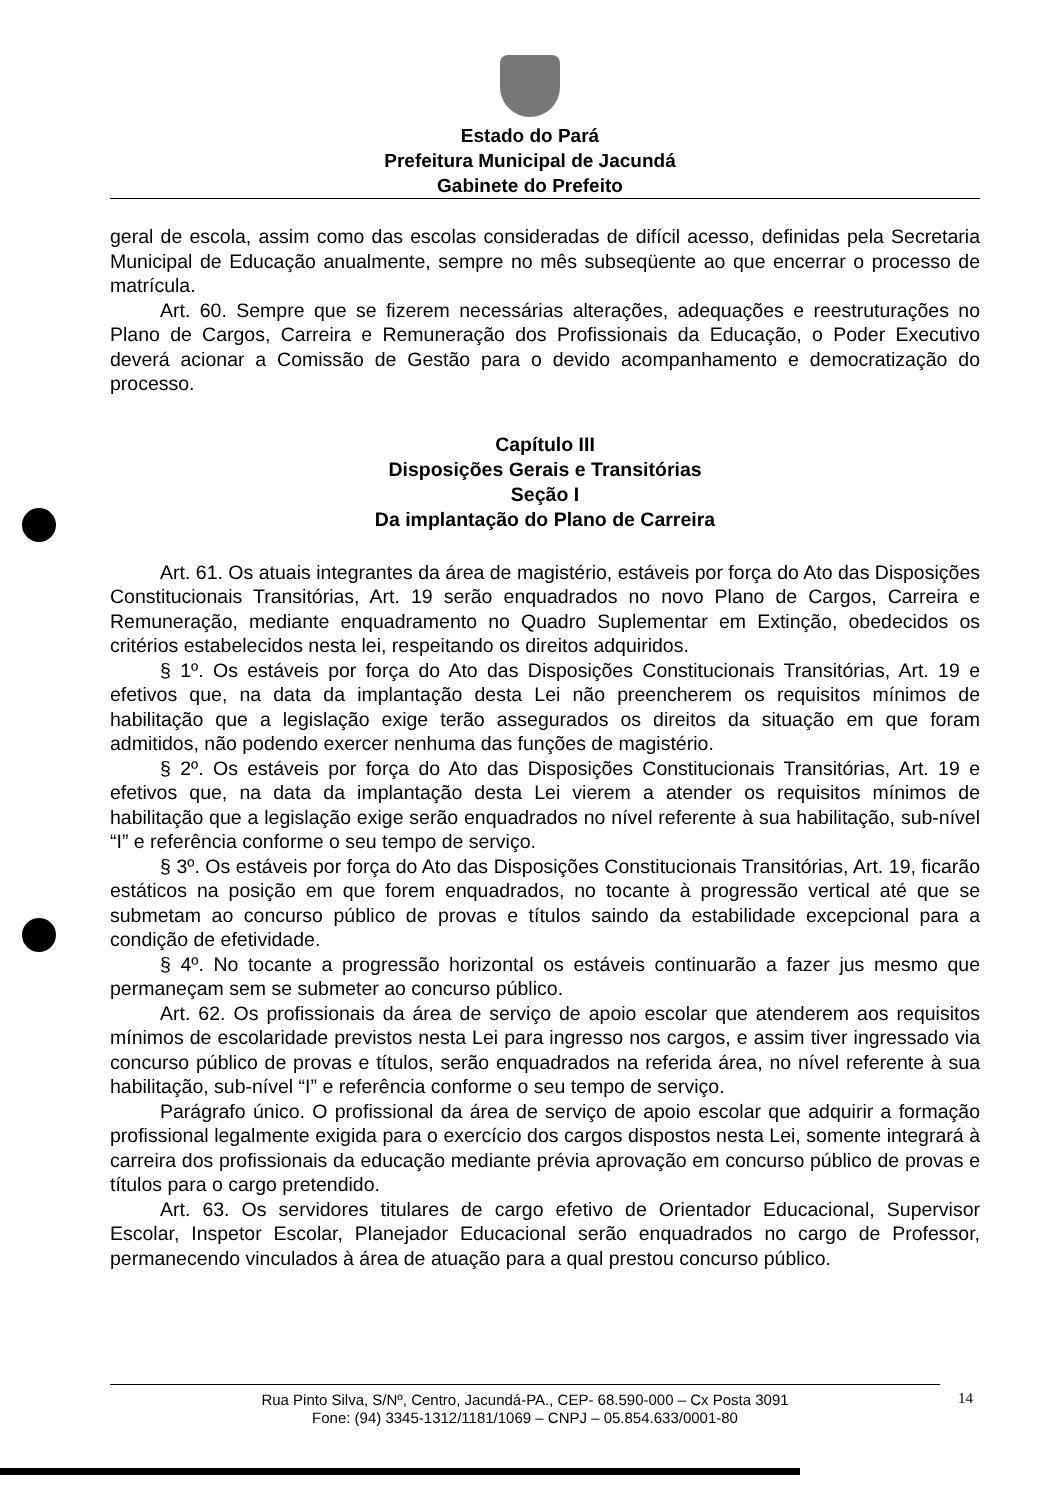Estado do Pará
Prefeitura Municipal de Jacundá
Gabinete do Prefeito
geral de escola, assim como das escolas consideradas de difícil acesso, definidas pela Secretaria Municipal de Educação anualmente, sempre no mês subseqüente ao que encerrar o processo de matrícula.
Art. 60. Sempre que se fizerem necessárias alterações, adequações e reestruturações no Plano de Cargos, Carreira e Remuneração dos Profissionais da Educação, o Poder Executivo deverá acionar a Comissão de Gestão para o devido acompanhamento e democratização do processo.
Capítulo III
Disposições Gerais e Transitórias
Seção I
Da implantação do Plano de Carreira
Art. 61. Os atuais integrantes da área de magistério, estáveis por força do Ato das Disposições Constitucionais Transitórias, Art. 19 serão enquadrados no novo Plano de Cargos, Carreira e Remuneração, mediante enquadramento no Quadro Suplementar em Extinção, obedecidos os critérios estabelecidos nesta lei, respeitando os direitos adquiridos.
§ 1º. Os estáveis por força do Ato das Disposições Constitucionais Transitórias, Art. 19 e efetivos que, na data da implantação desta Lei não preencherem os requisitos mínimos de habilitação que a legislação exige terão assegurados os direitos da situação em que foram admitidos, não podendo exercer nenhuma das funções de magistério.
§ 2º. Os estáveis por força do Ato das Disposições Constitucionais Transitórias, Art. 19 e efetivos que, na data da implantação desta Lei vierem a atender os requisitos mínimos de habilitação que a legislação exige serão enquadrados no nível referente à sua habilitação, sub-nível “I” e referência conforme o seu tempo de serviço.
§ 3º. Os estáveis por força do Ato das Disposições Constitucionais Transitórias, Art. 19, ficarão estáticos na posição em que forem enquadrados, no tocante à progressão vertical até que se submetam ao concurso público de provas e títulos saindo da estabilidade excepcional para a condição de efetividade.
§ 4º. No tocante a progressão horizontal os estáveis continuarão a fazer jus mesmo que permaneçam sem se submeter ao concurso público.
Art. 62. Os profissionais da área de serviço de apoio escolar que atenderem aos requisitos mínimos de escolaridade previstos nesta Lei para ingresso nos cargos, e assim tiver ingressado via concurso público de provas e títulos, serão enquadrados na referida área, no nível referente à sua habilitação, sub-nível “I” e referência conforme o seu tempo de serviço.
Parágrafo único. O profissional da área de serviço de apoio escolar que adquirir a formação profissional legalmente exigida para o exercício dos cargos dispostos nesta Lei, somente integrará à carreira dos profissionais da educação mediante prévia aprovação em concurso público de provas e títulos para o cargo pretendido.
Art. 63. Os servidores titulares de cargo efetivo de Orientador Educacional, Supervisor Escolar, Inspetor Escolar, Planejador Educacional serão enquadrados no cargo de Professor, permanecendo vinculados à área de atuação para a qual prestou concurso público.
Rua Pinto Silva, S/Nº, Centro, Jacundá-PA., CEP- 68.590-000 – Cx Posta 3091
Fone: (94) 3345-1312/1181/1069 – CNPJ – 05.854.633/0001-80
14